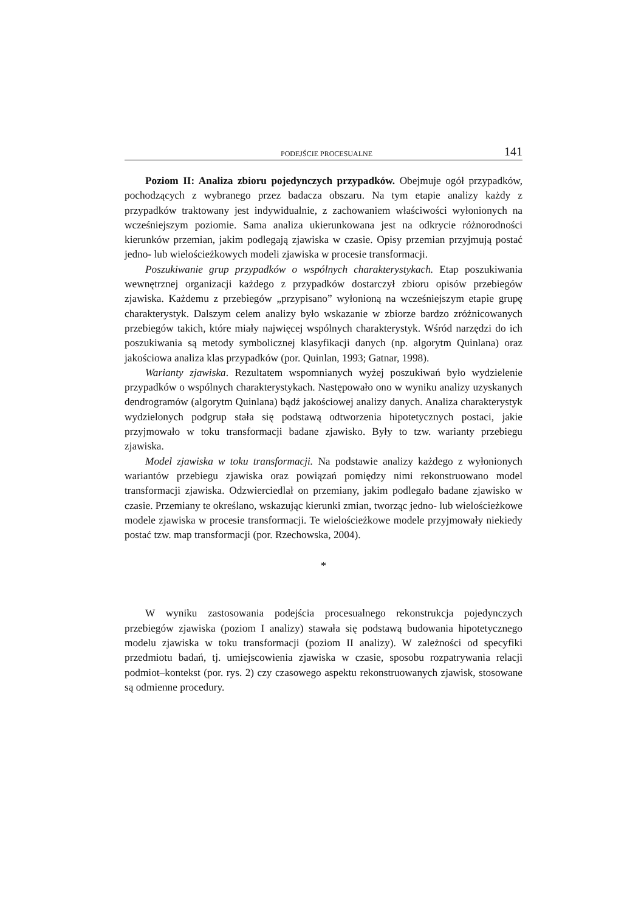PODEJŚCIE PROCESUALNE 141
Poziom II: Analiza zbioru pojedynczych przypadków. Obejmuje ogół przypadków, pochodzących z wybranego przez badacza obszaru. Na tym etapie analizy każdy z przypadków traktowany jest indywidualnie, z zachowaniem właściwości wyłonionych na wcześniejszym poziomie. Sama analiza ukierunkowana jest na odkrycie różnorodności kierunków przemian, jakim podlegają zjawiska w czasie. Opisy przemian przyjmują postać jedno- lub wielościeżkowych modeli zjawiska w procesie transformacji.
Poszukiwanie grup przypadków o wspólnych charakterystykach. Etap poszukiwania wewnętrznej organizacji każdego z przypadków dostarczył zbioru opisów przebiegów zjawiska. Każdemu z przebiegów „przypisano” wyłonioną na wcześniejszym etapie grupę charakterystyk. Dalszym celem analizy było wskazanie w zbiorze bardzo zróżnicowanych przebiegów takich, które miały najwięcej wspólnych charakterystyk. Wśród narzędzi do ich poszukiwania są metody symbolicznej klasyfikacji danych (np. algorytm Quinlana) oraz jakościowa analiza klas przypadków (por. Quinlan, 1993; Gatnar, 1998).
Warianty zjawiska. Rezultatem wspomnianych wyżej poszukiwań było wydzielenie przypadków o wspólnych charakterystykach. Następowało ono w wyniku analizy uzyskanych dendrogramów (algorytm Quinlana) bądź jakościowej analizy danych. Analiza charakterystyk wydzielonych podgrup stała się podstawą odtworzenia hipotetycznych postaci, jakie przyjmowało w toku transformacji badane zjawisko. Były to tzw. warianty przebiegu zjawiska.
Model zjawiska w toku transformacji. Na podstawie analizy każdego z wyłonionych wariantów przebiegu zjawiska oraz powiązań pomiędzy nimi rekonstruowano model transformacji zjawiska. Odzwierciedlał on przemiany, jakim podlegało badane zjawisko w czasie. Przemiany te określano, wskazując kierunki zmian, tworząc jedno- lub wielościeżkowe modele zjawiska w procesie transformacji. Te wielościeżkowe modele przyjmowały niekiedy postać tzw. map transformacji (por. Rzechowska, 2004).
*
W wyniku zastosowania podejścia procesualnego rekonstrukcja pojedynczych przebiegów zjawiska (poziom I analizy) stawała się podstawą budowania hipotetycznego modelu zjawiska w toku transformacji (poziom II analizy). W zależności od specyfiki przedmiotu badań, tj. umiejscowienia zjawiska w czasie, sposobu rozpatrywania relacji podmiot–kontekst (por. rys. 2) czy czasowego aspektu rekonstruowanych zjawisk, stosowane są odmienne procedury.